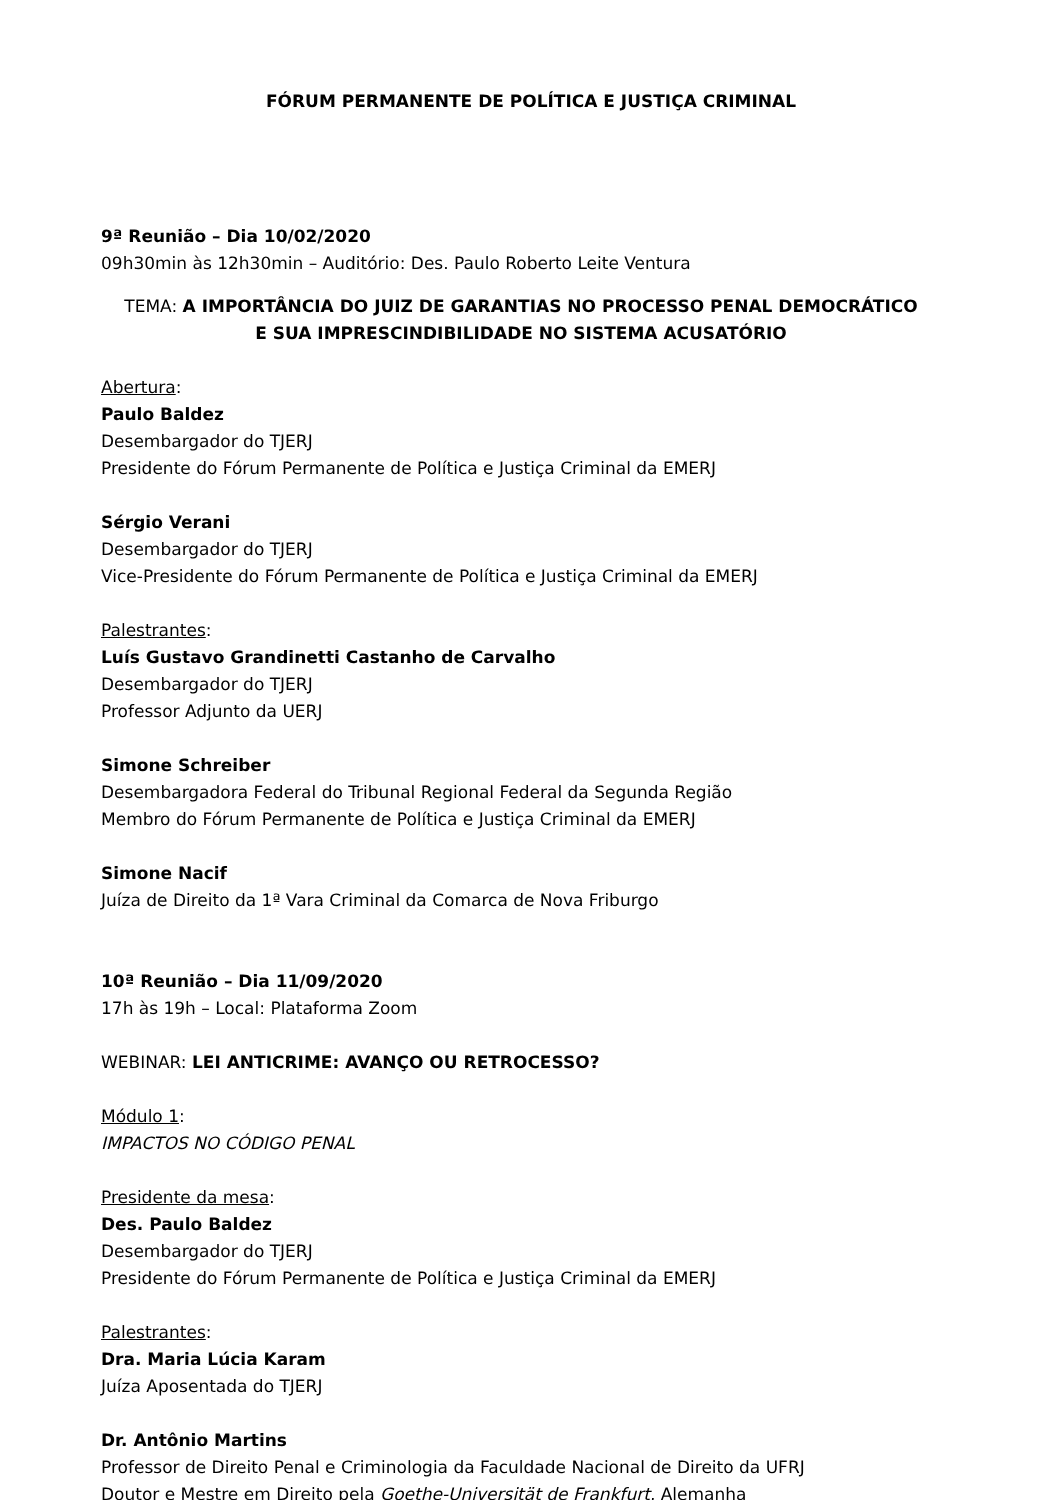FÓRUM PERMANENTE DE POLÍTICA E JUSTIÇA CRIMINAL
9ª Reunião – Dia 10/02/2020
09h30min às 12h30min – Auditório: Des. Paulo Roberto Leite Ventura
TEMA: A IMPORTÂNCIA DO JUIZ DE GARANTIAS NO PROCESSO PENAL DEMOCRÁTICO
E SUA IMPRESCINDIBILIDADE NO SISTEMA ACUSATÓRIO
Abertura:
Paulo Baldez
Desembargador do TJERJ
Presidente do Fórum Permanente de Política e Justiça Criminal da EMERJ
Sérgio Verani
Desembargador do TJERJ
Vice-Presidente do Fórum Permanente de Política e Justiça Criminal da EMERJ
Palestrantes:
Luís Gustavo Grandinetti Castanho de Carvalho
Desembargador do TJERJ
Professor Adjunto da UERJ
Simone Schreiber
Desembargadora Federal do Tribunal Regional Federal da Segunda Região
Membro do Fórum Permanente de Política e Justiça Criminal da EMERJ
Simone Nacif
Juíza de Direito da 1ª Vara Criminal da Comarca de Nova Friburgo
10ª Reunião – Dia 11/09/2020
17h às 19h – Local: Plataforma Zoom
WEBINAR: LEI ANTICRIME: AVANÇO OU RETROCESSO?
Módulo 1:
IMPACTOS NO CÓDIGO PENAL
Presidente da mesa:
Des. Paulo Baldez
Desembargador do TJERJ
Presidente do Fórum Permanente de Política e Justiça Criminal da EMERJ
Palestrantes:
Dra. Maria Lúcia Karam
Juíza Aposentada do TJERJ
Dr. Antônio Martins
Professor de Direito Penal e Criminologia da Faculdade Nacional de Direito da UFRJ
Doutor e Mestre em Direito pela Goethe-Universität de Frankfurt, Alemanha